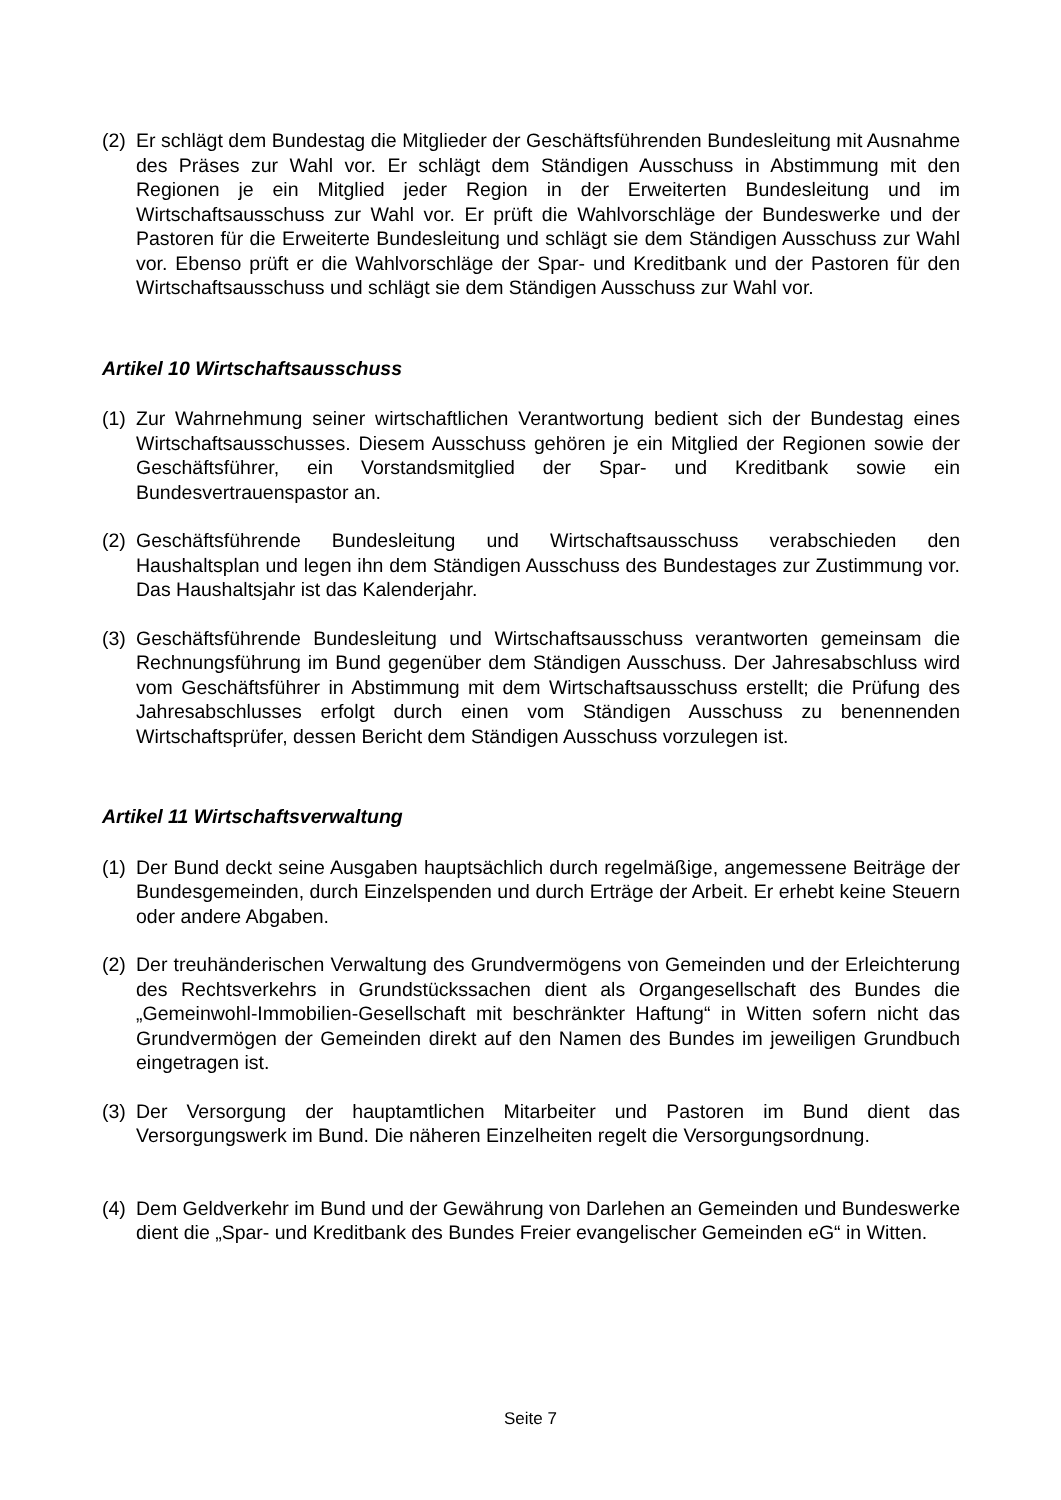(2) Er schlägt dem Bundestag die Mitglieder der Geschäftsführenden Bundesleitung mit Ausnahme des Präses zur Wahl vor. Er schlägt dem Ständigen Ausschuss in Abstimmung mit den Regionen je ein Mitglied jeder Region in der Erweiterten Bundesleitung und im Wirtschaftsausschuss zur Wahl vor. Er prüft die Wahlvorschläge der Bundeswerke und der Pastoren für die Erweiterte Bundesleitung und schlägt sie dem Ständigen Ausschuss zur Wahl vor. Ebenso prüft er die Wahlvorschläge der Spar- und Kreditbank und der Pastoren für den Wirtschaftsausschuss und schlägt sie dem Ständigen Ausschuss zur Wahl vor.
Artikel 10 Wirtschaftsausschuss
(1) Zur Wahrnehmung seiner wirtschaftlichen Verantwortung bedient sich der Bundestag eines Wirtschaftsausschusses. Diesem Ausschuss gehören je ein Mitglied der Regionen sowie der Geschäftsführer, ein Vorstandsmitglied der Spar- und Kreditbank sowie ein Bundesvertrauenspastor an.
(2) Geschäftsführende Bundesleitung und Wirtschaftsausschuss verabschieden den Haushaltsplan und legen ihn dem Ständigen Ausschuss des Bundestages zur Zustimmung vor. Das Haushaltsjahr ist das Kalenderjahr.
(3) Geschäftsführende Bundesleitung und Wirtschaftsausschuss verantworten gemeinsam die Rechnungsführung im Bund gegenüber dem Ständigen Ausschuss. Der Jahresabschluss wird vom Geschäftsführer in Abstimmung mit dem Wirtschaftsausschuss erstellt; die Prüfung des Jahresabschlusses erfolgt durch einen vom Ständigen Ausschuss zu benennenden Wirtschaftsprüfer, dessen Bericht dem Ständigen Ausschuss vorzulegen ist.
Artikel 11 Wirtschaftsverwaltung
(1) Der Bund deckt seine Ausgaben hauptsächlich durch regelmäßige, angemessene Beiträge der Bundesgemeinden, durch Einzelspenden und durch Erträge der Arbeit. Er erhebt keine Steuern oder andere Abgaben.
(2) Der treuhänderischen Verwaltung des Grundvermögens von Gemeinden und der Erleichterung des Rechtsverkehrs in Grundstückssachen dient als Organgesellschaft des Bundes die „Gemeinwohl-Immobilien-Gesellschaft mit beschränkter Haftung“ in Witten sofern nicht das Grundvermögen der Gemeinden direkt auf den Namen des Bundes im jeweiligen Grundbuch eingetragen ist.
(3) Der Versorgung der hauptamtlichen Mitarbeiter und Pastoren im Bund dient das Versorgungswerk im Bund. Die näheren Einzelheiten regelt die Versorgungsordnung.
(4) Dem Geldverkehr im Bund und der Gewährung von Darlehen an Gemeinden und Bundeswerke dient die „Spar- und Kreditbank des Bundes Freier evangelischer Gemeinden eG“ in Witten.
Seite 7